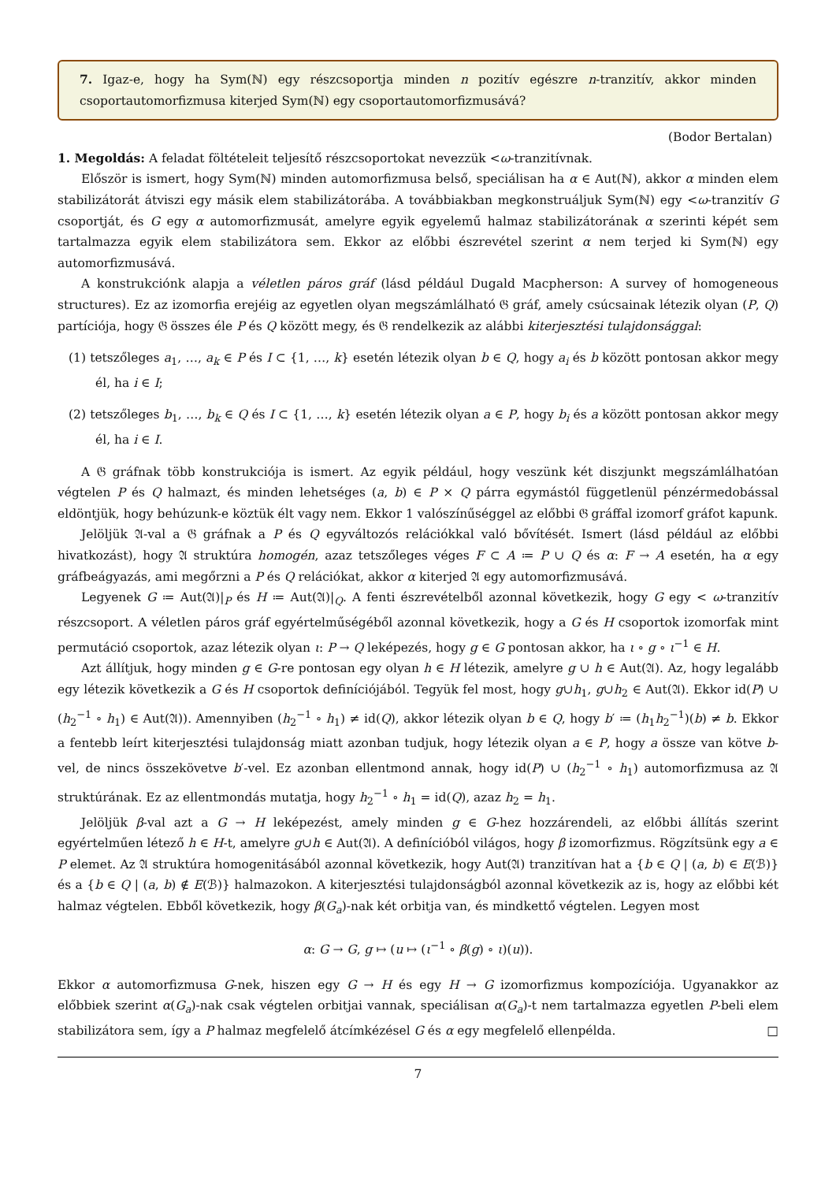7. Igaz-e, hogy ha Sym(ℕ) egy részcsoportja minden n pozitív egészre n-tranzitív, akkor minden csoportautomorfizmusa kiterjed Sym(ℕ) egy csoportautomorfizmusává?
(Bodor Bertalan)
1. Megoldás: A feladat föltételeit teljesítő részcsoportokat nevezzük <ω-tranzitívnak.
Először is ismert, hogy Sym(ℕ) minden automorfizmusa belső, speciálisan ha α ∈ Aut(ℕ), akkor α minden elem stabilizátorát átviszi egy másik elem stabilizátorába. A továbbiakban megkonstruáljuk Sym(ℕ) egy <ω-tranzitív G csoportját, és G egy α automorfizmusát, amelyre egyik egyelemű halmaz stabilizátorának α szerinti képét sem tartalmazza egyik elem stabilizátora sem. Ekkor az előbbi észrevétel szerint α nem terjed ki Sym(ℕ) egy automorfizmusává.
A konstrukciónk alapja a véletlen páros gráf (lásd például Dugald Macpherson: A survey of homogeneous structures). Ez az izomorfia erejéig az egyetlen olyan megszámlálható 𝔊 gráf, amely csúcsainak létezik olyan (P, Q) partíciója, hogy 𝔊 összes éle P és Q között megy, és 𝔊 rendelkezik az alábbi kiterjesztési tulajdonsággal:
(1) tetszőleges a<sub>1</sub>, …, a<sub>k</sub> ∈ P és I ⊂ {1, …, k} esetén létezik olyan b ∈ Q, hogy a<sub>i</sub> és b között pontosan akkor megy él, ha i ∈ I;
(2) tetszőleges b<sub>1</sub>, …, b<sub>k</sub> ∈ Q és I ⊂ {1, …, k} esetén létezik olyan a ∈ P, hogy b<sub>i</sub> és a között pontosan akkor megy él, ha i ∈ I.
A 𝔊 gráfnak több konstrukciója is ismert. Az egyik például, hogy veszünk két diszjunkt megszámlálhatóan végtelen P és Q halmazt, és minden lehetséges (a, b) ∈ P × Q párra egymástól függetlenül pénzérmedobással eldöntjük, hogy behúzunk-e köztük élt vagy nem. Ekkor 1 valószínűséggel az előbbi 𝔊 gráffal izomorf gráfot kapunk.
Jelöljük 𝔄-val a 𝔊 gráfnak a P és Q egyváltozós relációkkal való bővítését. Ismert (lásd például az előbbi hivatkozást), hogy 𝔄 struktúra homogén, azaz tetszőleges véges F ⊂ A ≔ P ∪ Q és α: F → A esetén, ha α egy gráfbeágyazás, ami megőrzni a P és Q relációkat, akkor α kiterjed 𝔄 egy automorfizmusává.
Legyenek G ≔ Aut(𝔄)|<sub>P</sub> és H ≔ Aut(𝔄)|<sub>Q</sub>. A fenti észrevételből azonnal következik, hogy G egy < ω-tranzitív részcsoport. A véletlen páros gráf egyértelműségéből azonnal következik, hogy a G és H csoportok izomorfak mint permutáció csoportok, azaz létezik olyan ι: P → Q leképezés, hogy g ∈ G pontosan akkor, ha ι ∘ g ∘ ι<sup>−1</sup> ∈ H.
Azt állítjuk, hogy minden g ∈ G-re pontosan egy olyan h ∈ H létezik, amelyre g ∪ h ∈ Aut(𝔄). Az, hogy legalább egy létezik következik a G és H csoportok definíciójából. Tegyük fel most, hogy g∪h<sub>1</sub>, g∪h<sub>2</sub> ∈ Aut(𝔄). Ekkor id(P) ∪ (h<sub>2</sub><sup>−1</sup> ∘ h<sub>1</sub>) ∈ Aut(𝔄)). Amennyiben (h<sub>2</sub><sup>−1</sup> ∘ h<sub>1</sub>) ≠ id(Q), akkor létezik olyan b ∈ Q, hogy b′ ≔ (h<sub>1</sub>h<sub>2</sub><sup>−1</sup>)(b) ≠ b. Ekkor a fentebb leírt kiterjesztési tulajdonság miatt azonban tudjuk, hogy létezik olyan a ∈ P, hogy a össze van kötve b-vel, de nincs összekövetve b′-vel. Ez azonban ellentmond annak, hogy id(P) ∪ (h<sub>2</sub><sup>−1</sup> ∘ h<sub>1</sub>) automorfizmusa az 𝔄 struktúrának. Ez az ellentmondás mutatja, hogy h<sub>2</sub><sup>−1</sup> ∘ h<sub>1</sub> = id(Q), azaz h<sub>2</sub> = h<sub>1</sub>.
Jelöljük β-val azt a G → H leképezést, amely minden g ∈ G-hez hozzárendeli, az előbbi állítás szerint egyértelműen létező h ∈ H-t, amelyre g∪h ∈ Aut(𝔄). A definícióból világos, hogy β izomorfizmus. Rögzítsünk egy a ∈ P elemet. Az 𝔄 struktúra homogenitásából azonnal következik, hogy Aut(𝔄) tranzitívan hat a {b ∈ Q | (a, b) ∈ E(ℬ)} és a {b ∈ Q | (a, b) ∉ E(ℬ)} halmazokon. A kiterjesztési tulajdonságból azonnal következik az is, hogy az előbbi két halmaz végtelen. Ebből következik, hogy β(G<sub>a</sub>)-nak két orbitja van, és mindkettő végtelen. Legyen most
α: G → G, g ↦ (u ↦ (ι<sup>−1</sup> ∘ β(g) ∘ ι)(u)).
Ekkor α automorfizmusa G-nek, hiszen egy G → H és egy H → G izomorfizmus kompozíciója. Ugyanakkor az előbbiek szerint α(G<sub>a</sub>)-nak csak végtelen orbitjai vannak, speciálisan α(G<sub>a</sub>)-t nem tartalmazza egyetlen P-beli elem stabilizátora sem, így a P halmaz megfelelő átcímkézésel G és α egy megfelelő ellenpélda. □
7